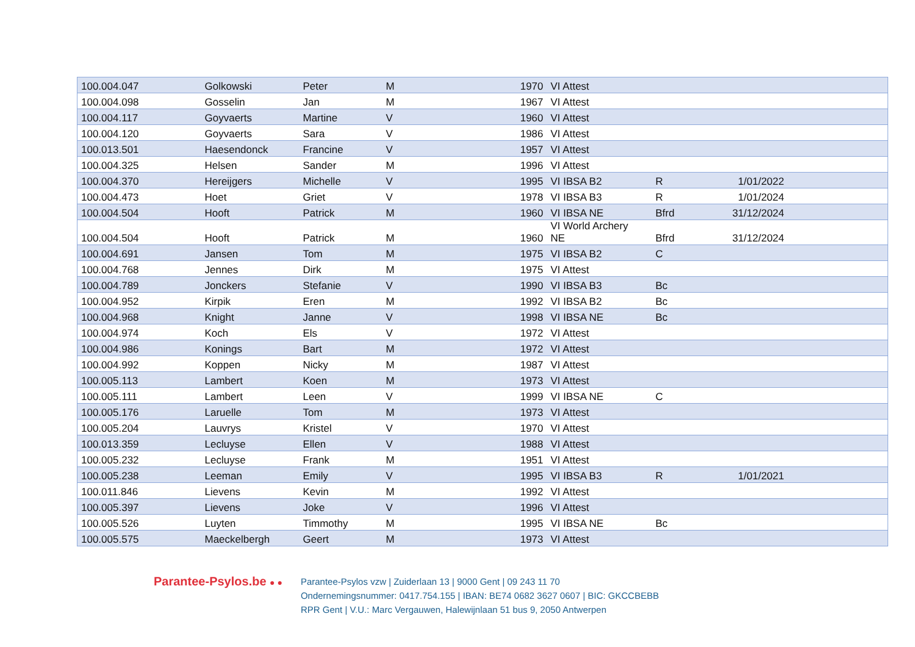| 100.004.047 | Golkowski | Peter | M | 1970 | VI Attest | | | |
| 100.004.098 | Gosselin | Jan | M | 1967 | VI Attest | | | |
| 100.004.117 | Goyvaerts | Martine | V | 1960 | VI Attest | | | |
| 100.004.120 | Goyvaerts | Sara | V | 1986 | VI Attest | | | |
| 100.013.501 | Haesendonck | Francine | V | 1957 | VI Attest | | | |
| 100.004.325 | Helsen | Sander | M | 1996 | VI Attest | | | |
| 100.004.370 | Hereijgers | Michelle | V | 1995 | VI IBSA B2 | R | 1/01/2022 | |
| 100.004.473 | Hoet | Griet | V | 1978 | VI IBSA B3 | R | 1/01/2024 | |
| 100.004.504 | Hooft | Patrick | M | 1960 | VI IBSA NE | Bfrd | 31/12/2024 | |
| 100.004.504 | Hooft | Patrick | M | 1960 | VI World Archery NE | Bfrd | 31/12/2024 | |
| 100.004.691 | Jansen | Tom | M | 1975 | VI IBSA B2 | C | | |
| 100.004.768 | Jennes | Dirk | M | 1975 | VI Attest | | | |
| 100.004.789 | Jonckers | Stefanie | V | 1990 | VI IBSA B3 | Bc | | |
| 100.004.952 | Kirpik | Eren | M | 1992 | VI IBSA B2 | Bc | | |
| 100.004.968 | Knight | Janne | V | 1998 | VI IBSA NE | Bc | | |
| 100.004.974 | Koch | Els | V | 1972 | VI Attest | | | |
| 100.004.986 | Konings | Bart | M | 1972 | VI Attest | | | |
| 100.004.992 | Koppen | Nicky | M | 1987 | VI Attest | | | |
| 100.005.113 | Lambert | Koen | M | 1973 | VI Attest | | | |
| 100.005.111 | Lambert | Leen | V | 1999 | VI IBSA NE | C | | |
| 100.005.176 | Laruelle | Tom | M | 1973 | VI Attest | | | |
| 100.005.204 | Lauvrys | Kristel | V | 1970 | VI Attest | | | |
| 100.013.359 | Lecluyse | Ellen | V | 1988 | VI Attest | | | |
| 100.005.232 | Lecluyse | Frank | M | 1951 | VI Attest | | | |
| 100.005.238 | Leeman | Emily | V | 1995 | VI IBSA B3 | R | 1/01/2021 | |
| 100.011.846 | Lievens | Kevin | M | 1992 | VI Attest | | | |
| 100.005.397 | Lievens | Joke | V | 1996 | VI Attest | | | |
| 100.005.526 | Luyten | Timmothy | M | 1995 | VI IBSA NE | Bc | | |
| 100.005.575 | Maeckelbergh | Geert | M | 1973 | VI Attest | | | |
Parantee-Psylos.be ● ●
Parantee-Psylos vzw | Zuiderlaan 13 | 9000 Gent | 09 243 11 70
Ondernemingsnummer: 0417.754.155 | IBAN: BE74 0682 3627 0607 | BIC: GKCCBEBB
RPR Gent | V.U.: Marc Vergauwen, Halewijnlaan 51 bus 9, 2050 Antwerpen